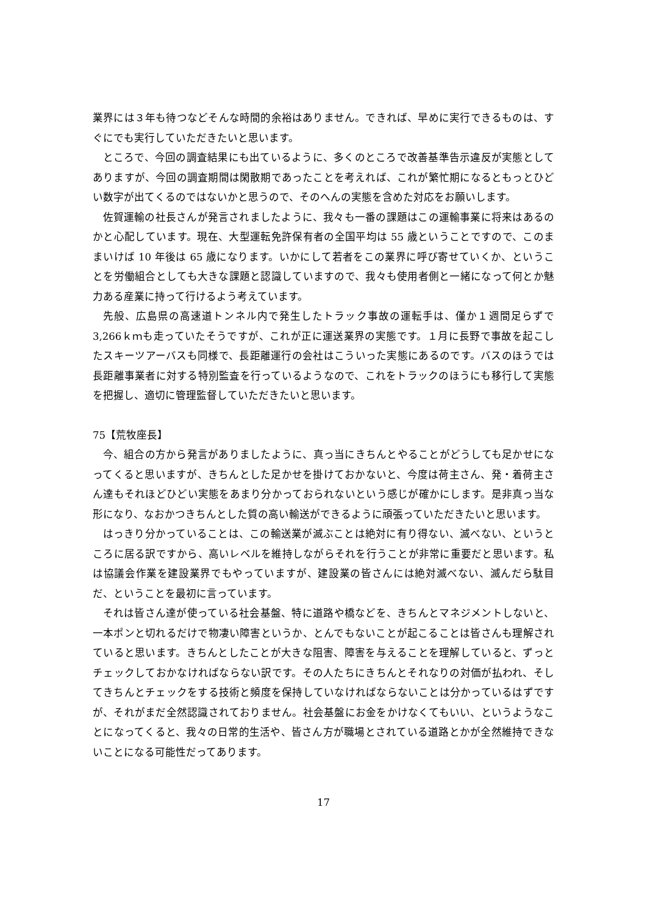業界には３年も待つなどそんな時間的余裕はありません。できれば、早めに実行できるものは、すぐにでも実行していただきたいと思います。
ところで、今回の調査結果にも出ているように、多くのところで改善基準告示違反が実態としてありますが、今回の調査期間は閑散期であったことを考えれば、これが繁忙期になるともっとひどい数字が出てくるのではないかと思うので、そのへんの実態を含めた対応をお願いします。
佐賀運輸の社長さんが発言されましたように、我々も一番の課題はこの運輸事業に将来はあるのかと心配しています。現在、大型運転免許保有者の全国平均は 55 歳ということですので、このままいけば 10 年後は 65 歳になります。いかにして若者をこの業界に呼び寄せていくか、ということを労働組合としても大きな課題と認識していますので、我々も使用者側と一緒になって何とか魅力ある産業に持って行けるよう考えています。
先般、広島県の高速道トンネル内で発生したトラック事故の運転手は、僅か１週間足らずで 3,266ｋｍも走っていたそうですが、これが正に運送業界の実態です。１月に長野で事故を起こしたスキーツアーバスも同様で、長距離運行の会社はこういった実態にあるのです。バスのほうでは長距離事業者に対する特別監査を行っているようなので、これをトラックのほうにも移行して実態を把握し、適切に管理監督していただきたいと思います。
75【荒牧座長】
今、組合の方から発言がありましたように、真っ当にきちんとやることがどうしても足かせになってくると思いますが、きちんとした足かせを掛けておかないと、今度は荷主さん、発・着荷主さん達もそれほどひどい実態をあまり分かっておられないという感じが確かにします。是非真っ当な形になり、なおかつきちんとした質の高い輸送ができるように頑張っていただきたいと思います。
はっきり分かっていることは、この輸送業が滅ぶことは絶対に有り得ない、滅べない、というところに居る訳ですから、高いレベルを維持しながらそれを行うことが非常に重要だと思います。私は協議会作業を建設業界でもやっていますが、建設業の皆さんには絶対滅べない、滅んだら駄目だ、ということを最初に言っています。
それは皆さん達が使っている社会基盤、特に道路や橋などを、きちんとマネジメントしないと、一本ポンと切れるだけで物凄い障害というか、とんでもないことが起こることは皆さんも理解されていると思います。きちんとしたことが大きな阻害、障害を与えることを理解していると、ずっとチェックしておかなければならない訳です。その人たちにきちんとそれなりの対価が払われ、そしてきちんとチェックをする技術と頻度を保持していなければならないことは分かっているはずですが、それがまだ全然認識されておりません。社会基盤にお金をかけなくてもいい、というようなことになってくると、我々の日常的生活や、皆さん方が職場とされている道路とかが全然維持できないことになる可能性だってあります。
17